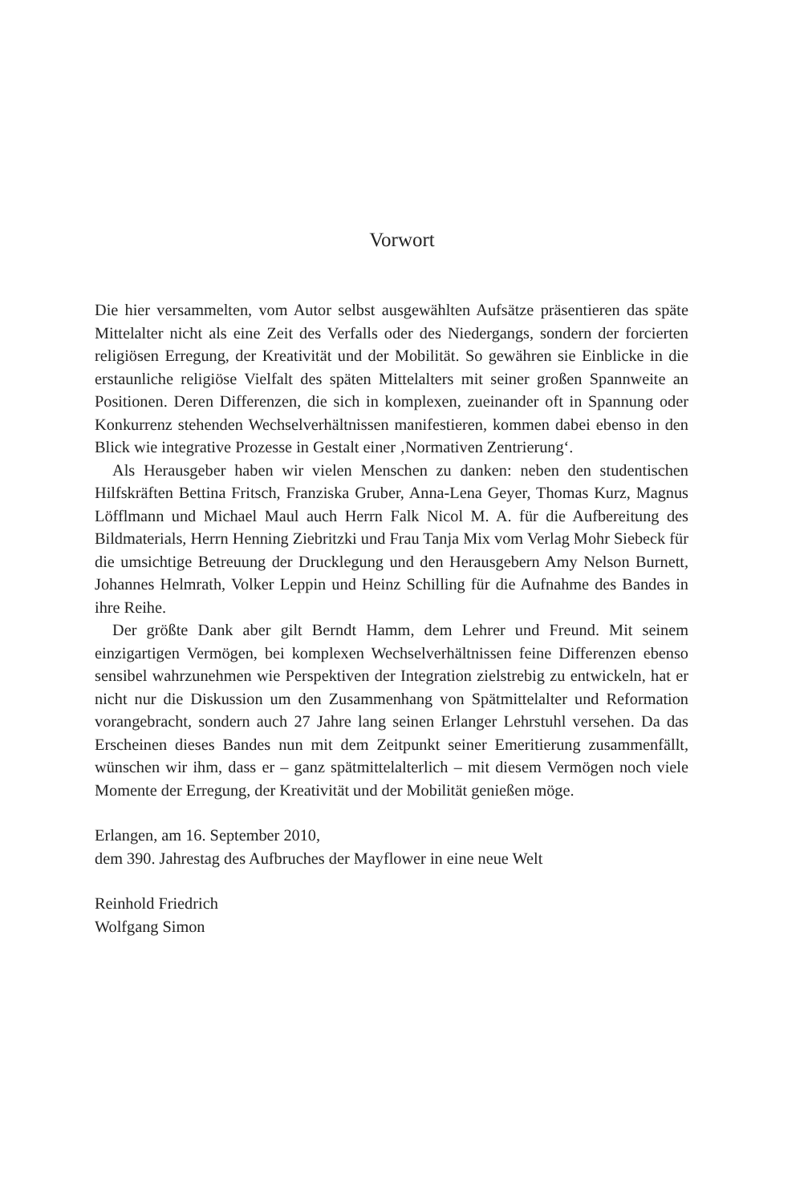Vorwort
Die hier versammelten, vom Autor selbst ausgewählten Aufsätze präsentieren das späte Mittelalter nicht als eine Zeit des Verfalls oder des Niedergangs, sondern der forcierten religiösen Erregung, der Kreativität und der Mobilität. So gewähren sie Einblicke in die erstaunliche religiöse Vielfalt des späten Mittelalters mit seiner großen Spannweite an Positionen. Deren Differenzen, die sich in komplexen, zueinander oft in Spannung oder Konkurrenz stehenden Wechselverhältnissen manifestieren, kommen dabei ebenso in den Blick wie integrative Prozesse in Gestalt einer ‚Normativen Zentrierung‘.
Als Herausgeber haben wir vielen Menschen zu danken: neben den studentischen Hilfskräften Bettina Fritsch, Franziska Gruber, Anna-Lena Geyer, Thomas Kurz, Magnus Löfflmann und Michael Maul auch Herrn Falk Nicol M. A. für die Aufbereitung des Bildmaterials, Herrn Henning Ziebritzki und Frau Tanja Mix vom Verlag Mohr Siebeck für die umsichtige Betreuung der Drucklegung und den Herausgebern Amy Nelson Burnett, Johannes Helmrath, Volker Leppin und Heinz Schilling für die Aufnahme des Bandes in ihre Reihe.
Der größte Dank aber gilt Berndt Hamm, dem Lehrer und Freund. Mit seinem einzigartigen Vermögen, bei komplexen Wechselverhältnissen feine Differenzen ebenso sensibel wahrzunehmen wie Perspektiven der Integration zielstrebig zu entwickeln, hat er nicht nur die Diskussion um den Zusammenhang von Spätmittelalter und Reformation vorangebracht, sondern auch 27 Jahre lang seinen Erlanger Lehrstuhl versehen. Da das Erscheinen dieses Bandes nun mit dem Zeitpunkt seiner Emeritierung zusammenfällt, wünschen wir ihm, dass er – ganz spätmittelalterlich – mit diesem Vermögen noch viele Momente der Erregung, der Kreativität und der Mobilität genießen möge.
Erlangen, am 16. September 2010,
dem 390. Jahrestag des Aufbruches der Mayflower in eine neue Welt
Reinhold Friedrich
Wolfgang Simon